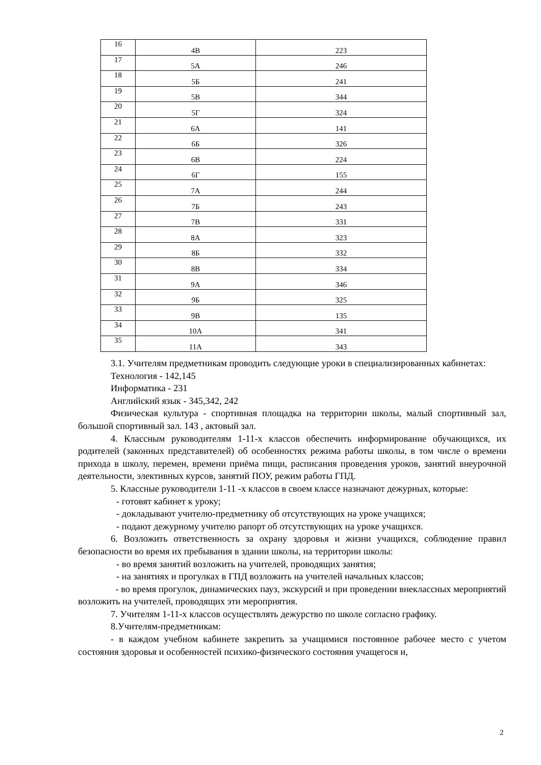| 16 | 4В | 223 |
| 17 | 5А | 246 |
| 18 | 5Б | 241 |
| 19 | 5В | 344 |
| 20 | 5Г | 324 |
| 21 | 6А | 141 |
| 22 | 6Б | 326 |
| 23 | 6В | 224 |
| 24 | 6Г | 155 |
| 25 | 7А | 244 |
| 26 | 7Б | 243 |
| 27 | 7В | 331 |
| 28 | 8А | 323 |
| 29 | 8Б | 332 |
| 30 | 8В | 334 |
| 31 | 9А | 346 |
| 32 | 9Б | 325 |
| 33 | 9В | 135 |
| 34 | 10А | 341 |
| 35 | 11А | 343 |
3.1. Учителям предметникам проводить следующие уроки в специализированных кабинетах:
Технология - 142,145
Информатика - 231
Английский язык - 345,342, 242
Физическая культура - спортивная площадка на территории школы, малый спортивный зал, большой спортивный зал. 143 , актовый зал.
4. Классным руководителям 1-11-х классов обеспечить информирование обучающихся, их родителей (законных представителей) об особенностях режима работы школы, в том числе о времени прихода в школу, перемен, времени приёма пищи, расписания проведения уроков, занятий внеурочной деятельности, элективных курсов, занятий ПОУ, режим работы ГПД.
5. Классные руководители 1-11 -х классов в своем классе назначают дежурных, которые:
- готовят кабинет к уроку;
- докладывают учителю-предметнику об отсутствующих на уроке учащихся;
- подают дежурному учителю рапорт об отсутствующих на уроке учащихся.
6. Возложить ответственность за охрану здоровья и жизни учащихся, соблюдение правил безопасности во время их пребывания в здании школы, на территории школы:
- во время занятий возложить на учителей, проводящих занятия;
- на занятиях и прогулках в ГПД возложить на учителей начальных классов;
- во время прогулок, динамических пауз, экскурсий и при проведении внеклассных мероприятий возложить на учителей, проводящих эти мероприятия.
7. Учителям 1-11-х классов осуществлять дежурство по школе согласно графику.
8.Учителям-предметникам:
- в каждом учебном кабинете закрепить за учащимися постоянное рабочее место с учетом состояния здоровья и особенностей психико-физического состояния учащегося и,
2